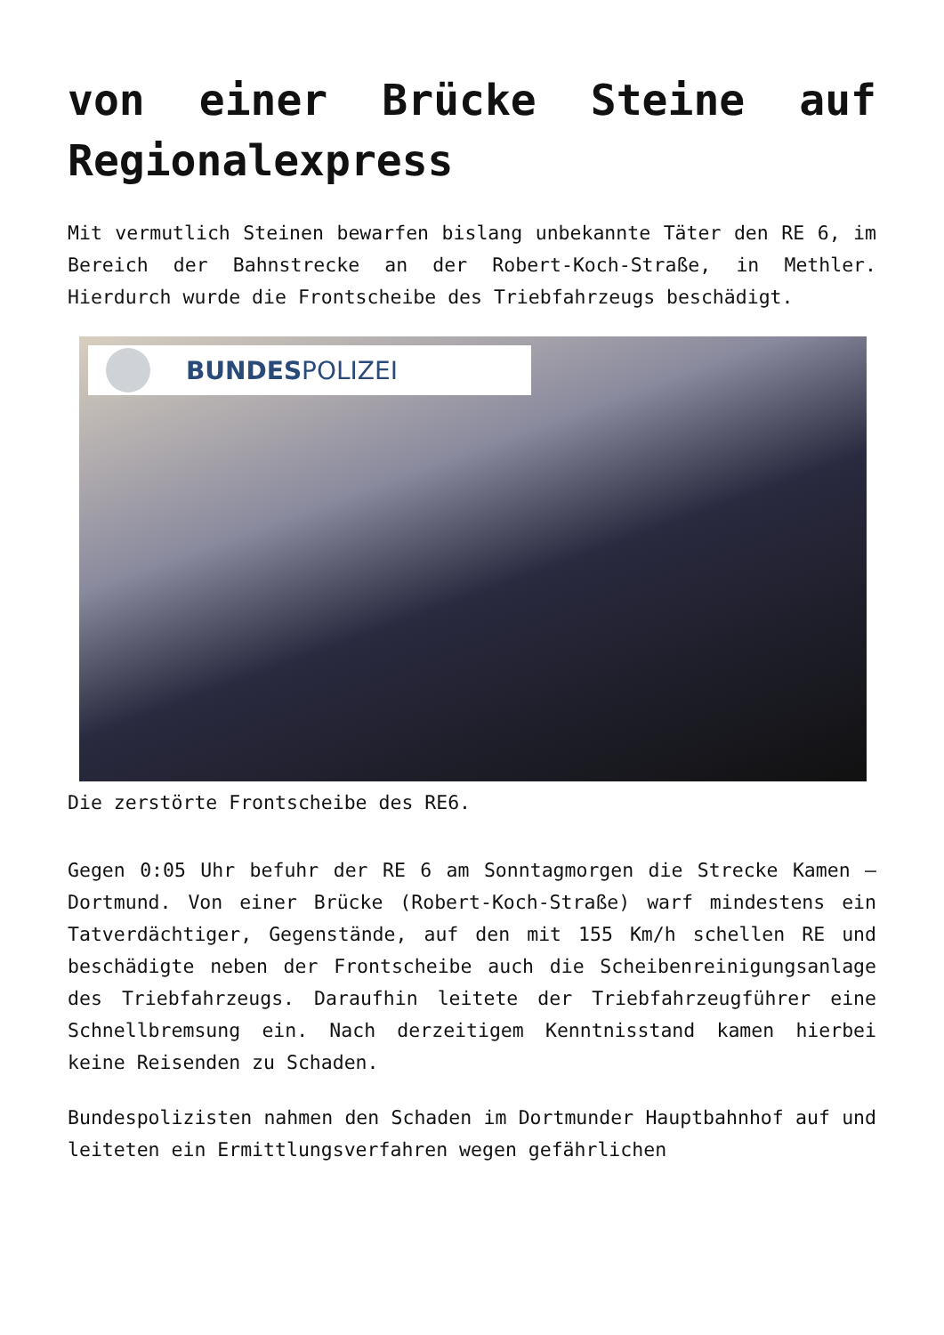von einer Brücke Steine auf Regionalexpress
Mit vermutlich Steinen bewarfen bislang unbekannte Täter den RE 6, im Bereich der Bahnstrecke an der Robert-Koch-Straße, in Methler. Hierdurch wurde die Frontscheibe des Triebfahrzeugs beschädigt.
BUNDESPOLIZEI
Die zerstörte Frontscheibe des RE6.
Gegen 0:05 Uhr befuhr der RE 6 am Sonntagmorgen die Strecke Kamen – Dortmund. Von einer Brücke (Robert-Koch-Straße) warf mindestens ein Tatverdächtiger, Gegenstände, auf den mit 155 Km/h schellen RE und beschädigte neben der Frontscheibe auch die Scheibenreinigungsanlage des Triebfahrzeugs. Daraufhin leitete der Triebfahrzeugführer eine Schnellbremsung ein. Nach derzeitigem Kenntnisstand kamen hierbei keine Reisenden zu Schaden.
Bundespolizisten nahmen den Schaden im Dortmunder Hauptbahnhof auf und leiteten ein Ermittlungsverfahren wegen gefährlichen